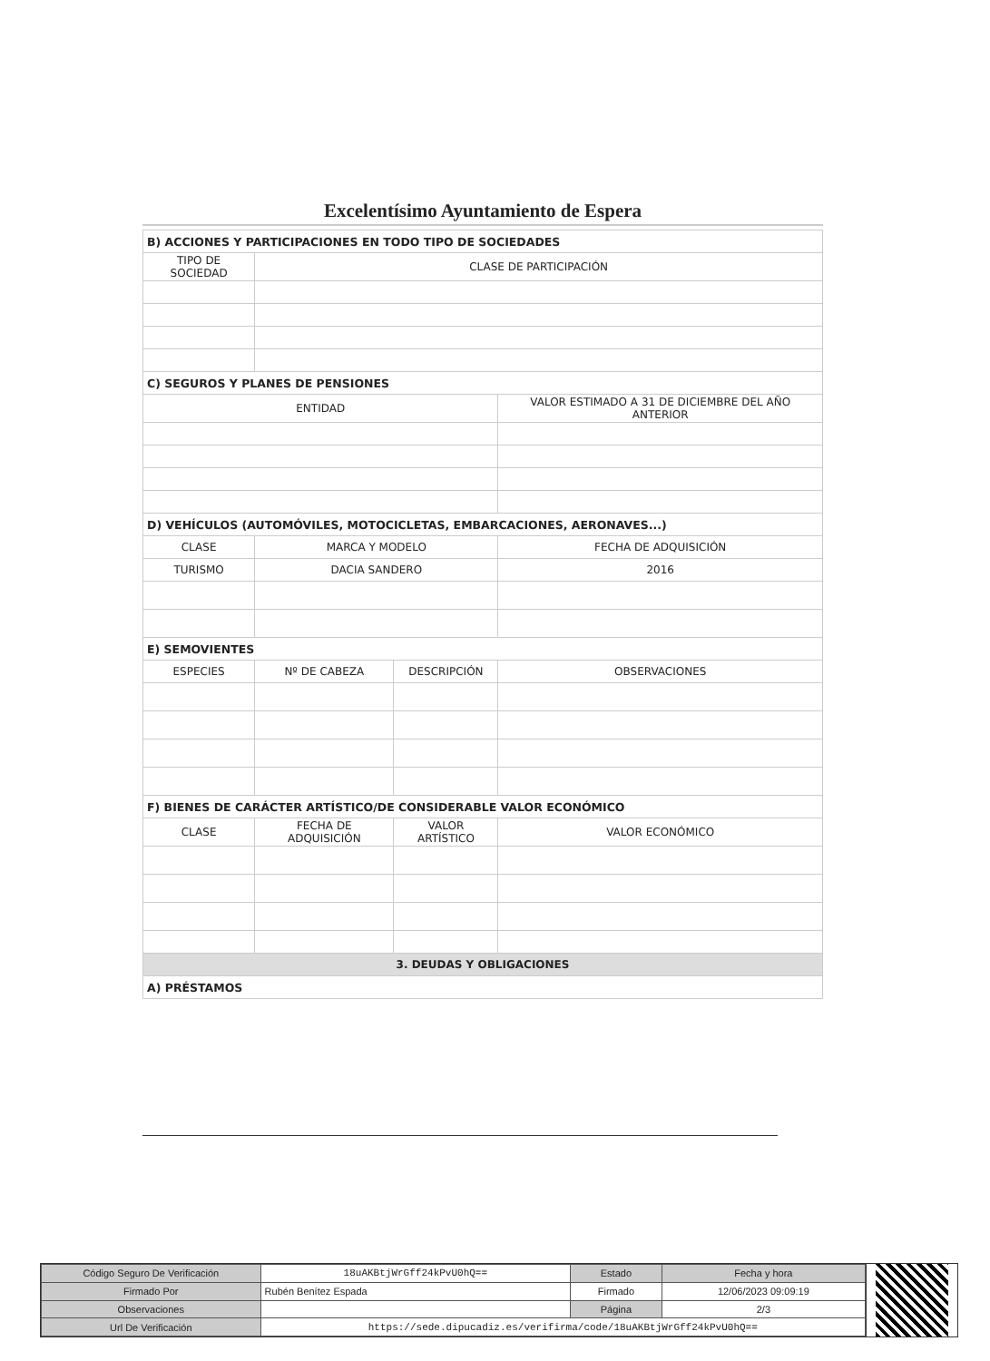Excelentísimo Ayuntamiento de Espera
| B) ACCIONES Y PARTICIPACIONES EN TODO TIPO DE SOCIEDADES | | | |
| TIPO DE SOCIEDAD | CLASE DE PARTICIPACIÓN | | |
| C) SEGUROS Y PLANES DE PENSIONES | | | |
| ENTIDAD | | | VALOR ESTIMADO A 31 DE DICIEMBRE DEL AÑO ANTERIOR |
| D) VEHÍCULOS (AUTOMÓVILES, MOTOCICLETAS, EMBARCACIONES, AERONAVES...) | | | |
| CLASE | MARCA Y MODELO | | FECHA DE ADQUISICIÓN |
| TURISMO | DACIA SANDERO | | 2016 |
| E) SEMOVIENTES | | | |
| ESPECIES | Nº DE CABEZA | DESCRIPCIÓN | OBSERVACIONES |
| F) BIENES DE CARÁCTER ARTÍSTICO/DE CONSIDERABLE VALOR ECONÓMICO | | | |
| CLASE | FECHA DE ADQUISICIÓN | VALOR ARTÍSTICO | VALOR ECONÓMICO |
| 3. DEUDAS Y OBLIGACIONES | | | |
| A) PRÉSTAMOS | | | |
| Código Seguro De Verificación | 18uAKBtjWrGff24kPvU0hQ== | Estado | Fecha y hora |
| Firmado Por | Rubén Benítez Espada | Firmado | 12/06/2023 09:09:19 |
| Observaciones | | Página | 2/3 |
| Url De Verificación | https://sede.dipucadiz.es/verifirma/code/18uAKBtjWrGff24kPvU0hQ== | | |